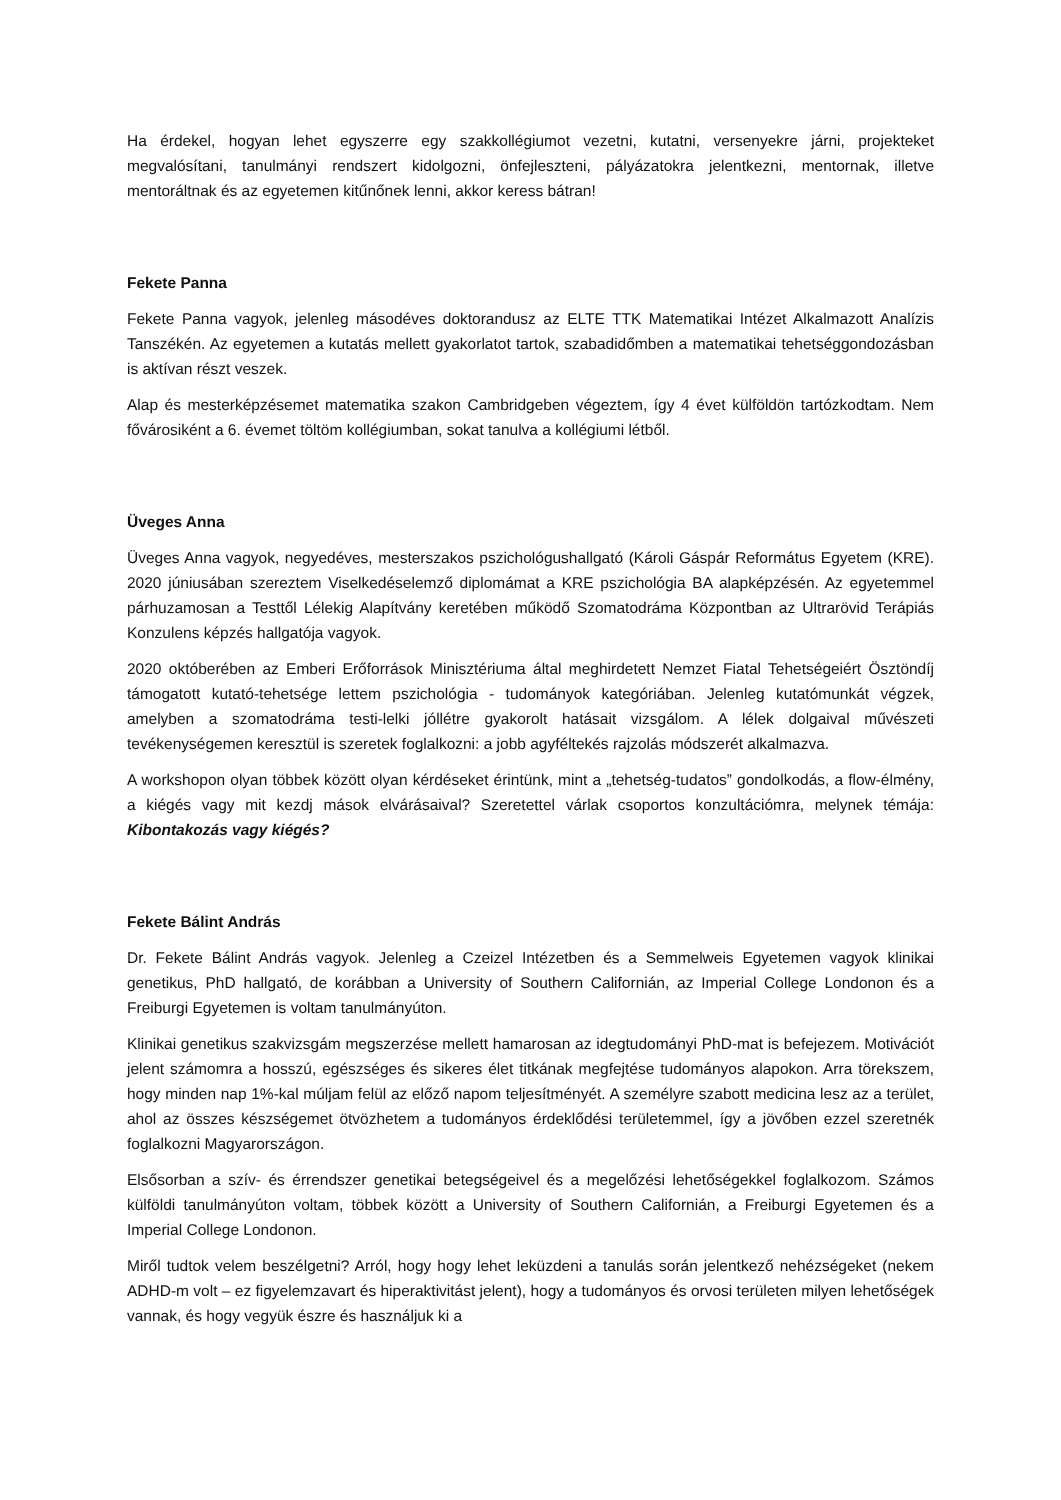Ha érdekel, hogyan lehet egyszerre egy szakkollégiumot vezetni, kutatni, versenyekre járni, projekteket megvalósítani, tanulmányi rendszert kidolgozni, önfejleszteni, pályázatokra jelentkezni, mentornak, illetve mentoráltnak és az egyetemen kitűnőnek lenni, akkor keress bátran!
Fekete Panna
Fekete Panna vagyok, jelenleg másodéves doktorandusz az ELTE TTK Matematikai Intézet Alkalmazott Analízis Tanszékén. Az egyetemen a kutatás mellett gyakorlatot tartok, szabadidőmben a matematikai tehetséggondozásban is aktívan részt veszek.
Alap és mesterképzésemet matematika szakon Cambridgeben végeztem, így 4 évet külföldön tartózkodtam. Nem fővárosiként a 6. évemet töltöm kollégiumban, sokat tanulva a kollégiumi létből.
Üveges Anna
Üveges Anna vagyok, negyedéves, mesterszakos pszichológushallgató (Károli Gáspár Református Egyetem (KRE). 2020 júniusában szereztem Viselkedéselemző diplomámat a KRE pszichológia BA alapképzésén. Az egyetemmel párhuzamosan a Testtől Lélekig Alapítvány keretében működő Szomatodráma Központban az Ultrarövid Terápiás Konzulens képzés hallgatója vagyok.
2020 októberében az Emberi Erőforrások Minisztériuma által meghirdetett Nemzet Fiatal Tehetségeiért Ösztöndíj támogatott kutató-tehetsége lettem pszichológia - tudományok kategóriában. Jelenleg kutatómunkát végzek, amelyben a szomatodráma testi-lelki jóllétre gyakorolt hatásait vizsgálom. A lélek dolgaival művészeti tevékenységemen keresztül is szeretek foglalkozni: a jobb agyféltekés rajzolás módszerét alkalmazva.
A workshopon olyan többek között olyan kérdéseket érintünk, mint a „tehetség-tudatos” gondolkodás, a flow-élmény, a kiégés vagy mit kezdj mások elvárásaival? Szeretettel várlak csoportos konzultációmra, melynek témája: Kibontakozás vagy kiégés?
Fekete Bálint András
Dr. Fekete Bálint András vagyok. Jelenleg a Czeizel Intézetben és a Semmelweis Egyetemen vagyok klinikai genetikus, PhD hallgató, de korábban a University of Southern Californián, az Imperial College Londonon és a Freiburgi Egyetemen is voltam tanulmányúton.
Klinikai genetikus szakvizsgám megszerzése mellett hamarosan az idegtudományi PhD-mat is befejezem. Motivációt jelent számomra a hosszú, egészséges és sikeres élet titkának megfejtése tudományos alapokon. Arra törekszem, hogy minden nap 1%-kal múljam felül az előző napom teljesítményét. A személyre szabott medicina lesz az a terület, ahol az összes készségemet ötvözhetem a tudományos érdeklődési területemmel, így a jövőben ezzel szeretnék foglalkozni Magyarországon.
Elsősorban a szív- és érrendszer genetikai betegségeivel és a megelőzési lehetőségekkel foglalkozom. Számos külföldi tanulmányúton voltam, többek között a University of Southern Californián, a Freiburgi Egyetemen és a Imperial College Londonon.
Miről tudtok velem beszélgetni? Arról, hogy hogy lehet leküzdeni a tanulás során jelentkező nehézségeket (nekem ADHD-m volt – ez figyelemzavart és hiperaktivitást jelent), hogy a tudományos és orvosi területen milyen lehetőségek vannak, és hogy vegyük észre és használjuk ki a